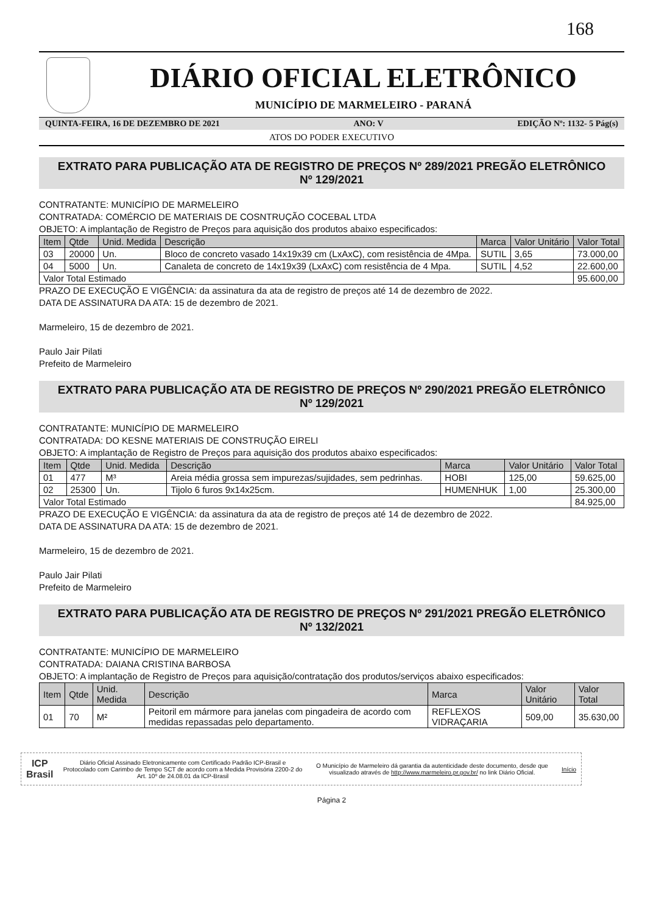168
DIÁRIO OFICIAL ELETRÔNICO
MUNICÍPIO DE MARMELEIRO - PARANÁ
QUINTA-FEIRA, 16 DE DEZEMBRO DE 2021 ANO: V EDIÇÃO Nº: 1132- 5 Pág(s)
ATOS DO PODER EXECUTIVO
EXTRATO PARA PUBLICAÇÃO ATA DE REGISTRO DE PREÇOS Nº 289/2021 PREGÃO ELETRÔNICO Nº 129/2021
CONTRATANTE: MUNICÍPIO DE MARMELEIRO
CONTRATADA: COMÉRCIO DE MATERIAIS DE COSNTRUÇÃO COCEBAL LTDA
OBJETO: A implantação de Registro de Preços para aquisição dos produtos abaixo especificados:
| Item | Qtde | Unid. Medida | Descrição | Marca | Valor Unitário | Valor Total |
| --- | --- | --- | --- | --- | --- | --- |
| 03 | 20000 | Un. | Bloco de concreto vasado 14x19x39 cm (LxAxC), com resistência de 4Mpa. | SUTIL | 3,65 | 73.000,00 |
| 04 | 5000 | Un. | Canaleta de concreto de 14x19x39 (LxAxC) com resistência de 4 Mpa. | SUTIL | 4,52 | 22.600,00 |
| Valor Total Estimado | | | | | | 95.600,00 |
PRAZO DE EXECUÇÃO E VIGÊNCIA: da assinatura da ata de registro de preços até 14 de dezembro de 2022.
DATA DE ASSINATURA DA ATA: 15 de dezembro de 2021.
Marmeleiro, 15 de dezembro de 2021.
Paulo Jair Pilati
Prefeito de Marmeleiro
EXTRATO PARA PUBLICAÇÃO ATA DE REGISTRO DE PREÇOS Nº 290/2021 PREGÃO ELETRÔNICO Nº 129/2021
CONTRATANTE: MUNICÍPIO DE MARMELEIRO
CONTRATADA: DO KESNE MATERIAIS DE CONSTRUÇÃO EIRELI
OBJETO: A implantação de Registro de Preços para aquisição dos produtos abaixo especificados:
| Item | Qtde | Unid. Medida | Descrição | Marca | Valor Unitário | Valor Total |
| --- | --- | --- | --- | --- | --- | --- |
| 01 | 477 | M³ | Areia média grossa sem impurezas/sujidades, sem pedrinhas. | HOBI | 125,00 | 59.625,00 |
| 02 | 25300 | Un. | Tijolo 6 furos 9x14x25cm. | HUMENHUK | 1,00 | 25.300,00 |
| Valor Total Estimado | | | | | | 84.925,00 |
PRAZO DE EXECUÇÃO E VIGÊNCIA: da assinatura da ata de registro de preços até 14 de dezembro de 2022.
DATA DE ASSINATURA DA ATA: 15 de dezembro de 2021.
Marmeleiro, 15 de dezembro de 2021.
Paulo Jair Pilati
Prefeito de Marmeleiro
EXTRATO PARA PUBLICAÇÃO ATA DE REGISTRO DE PREÇOS Nº 291/2021 PREGÃO ELETRÔNICO Nº 132/2021
CONTRATANTE: MUNICÍPIO DE MARMELEIRO
CONTRATADA: DAIANA CRISTINA BARBOSA
OBJETO: A implantação de Registro de Preços para aquisição/contratação dos produtos/serviços abaixo especificados:
| Item | Qtde | Unid. Medida | Descrição | Marca | Valor Unitário | Valor Total |
| --- | --- | --- | --- | --- | --- | --- |
| 01 | 70 | M² | Peitoril em mármore para janelas com pingadeira de acordo com medidas repassadas pelo departamento. | REFLEXOS VIDRAÇARIA | 509,00 | 35.630,00 |
ICP
Brasil
Diário Oficial Assinado Eletronicamente com Certificado Padrão ICP-Brasil e Protocolado com Carimbo de Tempo SCT de acordo com a Medida Provisória 2200-2 do Art. 10º de 24.08.01 da ICP-Brasil
O Município de Marmeleiro dá garantia da autenticidade deste documento, desde que visualizado através de http://www.marmeleiro.pr.gov.br/ no link Diário Oficial.
Início
Página 2